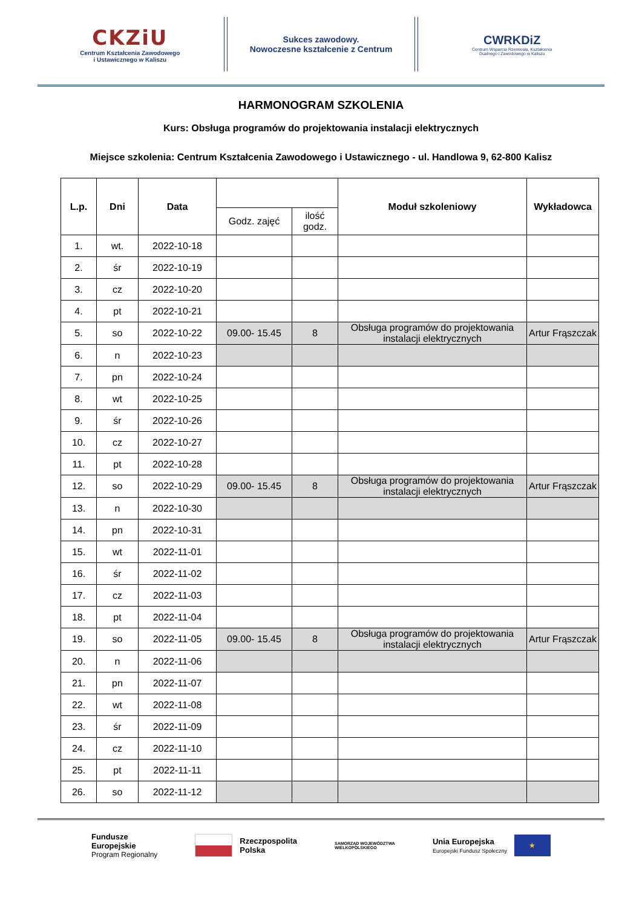CKZiU
Centrum Kształcenia Zawodowego
i Ustawicznego w Kaliszu
Sukces zawodowy.
Nowoczesne kształcenie z Centrum
CWRKDiZ
Centrum Wsparcia Rzemiosła, Kształcenia
Dualnego i Zawodowego w Kaliszu
HARMONOGRAM SZKOLENIA
Kurs: Obsługa programów do projektowania instalacji elektrycznych
Miejsce szkolenia: Centrum Kształcenia Zawodowego i Ustawicznego - ul. Handlowa 9, 62-800 Kalisz
| L.p. | Dni | Data | | | Moduł szkoleniowy | Wykładowca |
| --- | --- | --- | --- | --- | --- | --- |
| | | | Godz. zajęć | ilość godz. | | |
| 1. | wt. | 2022-10-18 | | | | |
| 2. | śr | 2022-10-19 | | | | |
| 3. | cz | 2022-10-20 | | | | |
| 4. | pt | 2022-10-21 | | | | |
| 5. | so | 2022-10-22 | 09.00- 15.45 | 8 | Obsługa programów do projektowania instalacji elektrycznych | Artur Frąszczak |
| 6. | n | 2022-10-23 | | | | |
| 7. | pn | 2022-10-24 | | | | |
| 8. | wt | 2022-10-25 | | | | |
| 9. | śr | 2022-10-26 | | | | |
| 10. | cz | 2022-10-27 | | | | |
| 11. | pt | 2022-10-28 | | | | |
| 12. | so | 2022-10-29 | 09.00- 15.45 | 8 | Obsługa programów do projektowania instalacji elektrycznych | Artur Frąszczak |
| 13. | n | 2022-10-30 | | | | |
| 14. | pn | 2022-10-31 | | | | |
| 15. | wt | 2022-11-01 | | | | |
| 16. | śr | 2022-11-02 | | | | |
| 17. | cz | 2022-11-03 | | | | |
| 18. | pt | 2022-11-04 | | | | |
| 19. | so | 2022-11-05 | 09.00- 15.45 | 8 | Obsługa programów do projektowania instalacji elektrycznych | Artur Frąszczak |
| 20. | n | 2022-11-06 | | | | |
| 21. | pn | 2022-11-07 | | | | |
| 22. | wt | 2022-11-08 | | | | |
| 23. | śr | 2022-11-09 | | | | |
| 24. | cz | 2022-11-10 | | | | |
| 25. | pt | 2022-11-11 | | | | |
| 26. | so | 2022-11-12 | | | | |
Fundusze
Europejskie
Program Regionalny
Rzeczpospolita
Polska
SAMORZĄD WOJEWÓDZTWA
WIELKOPOLSKIEGO
Unia Europejska
Europejski Fundusz Społeczny
★